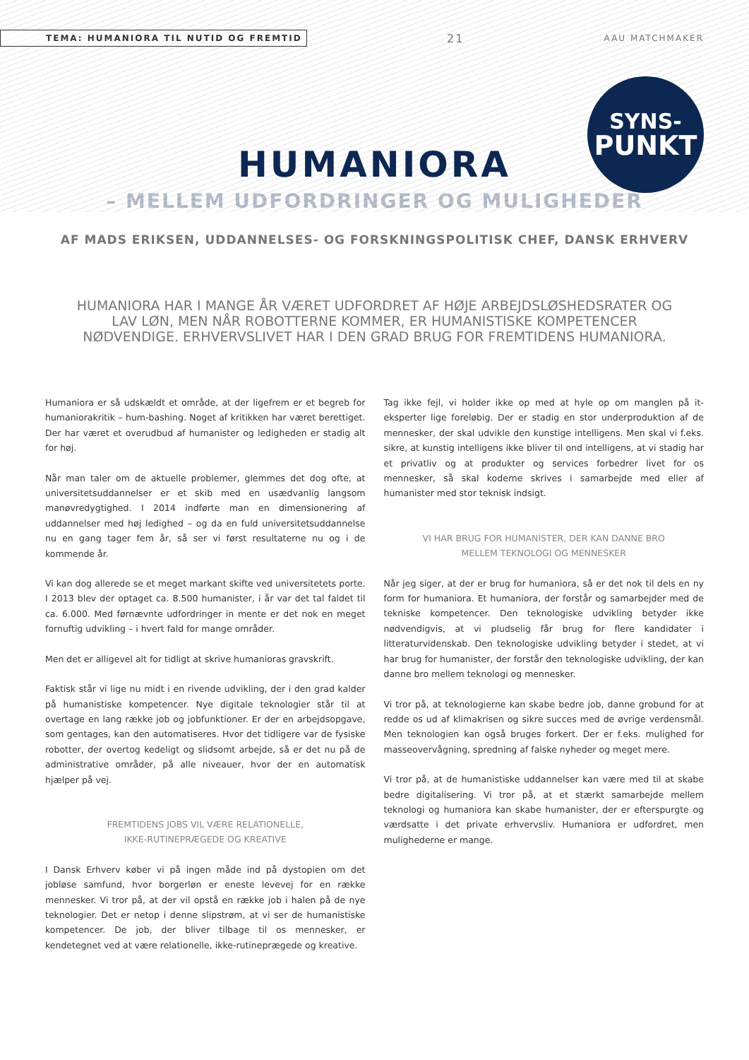TEMA: HUMANIORA TIL NUTID OG FREMTID 21 AAU MATCHMAKER
SYNS-
PUNKT
HUMANIORA
– MELLEM UDFORDRINGER OG MULIGHEDER
AF MADS ERIKSEN, UDDANNELSES- OG FORSKNINGSPOLITISK CHEF, DANSK ERHVERV
HUMANIORA HAR I MANGE ÅR VÆRET UDFORDRET AF HØJE ARBEJDSLØSHEDSRATER OG LAV LØN, MEN NÅR ROBOTTERNE KOMMER, ER HUMANISTISKE KOMPETENCER NØDVENDIGE. ERHVERVSLIVET HAR I DEN GRAD BRUG FOR FREMTIDENS HUMANIORA.
Humaniora er så udskældt et område, at der ligefrem er et begreb for humaniorakritik – hum-bashing. Noget af kritikken har været berettiget. Der har været et overudbud af humanister og ledigheden er stadig alt for høj.
Når man taler om de aktuelle problemer, glemmes det dog ofte, at universitetsuddannelser er et skib med en usædvanlig langsom manøvredygtighed. I 2014 indførte man en dimensionering af uddannelser med høj ledighed – og da en fuld universitetsuddannelse nu en gang tager fem år, så ser vi først resultaterne nu og i de kommende år.
Vi kan dog allerede se et meget markant skifte ved universitetets porte. I 2013 blev der optaget ca. 8.500 humanister, i år var det tal faldet til ca. 6.000. Med førnævnte udfordringer in mente er det nok en meget fornuftig udvikling – i hvert fald for mange områder.
Men det er alligevel alt for tidligt at skrive humanioras gravskrift.
Faktisk står vi lige nu midt i en rivende udvikling, der i den grad kalder på humanistiske kompetencer. Nye digitale teknologier står til at overtage en lang række job og jobfunktioner. Er der en arbejdsopgave, som gentages, kan den automatiseres. Hvor det tidligere var de fysiske robotter, der overtog kedeligt og slidsomt arbejde, så er det nu på de administrative områder, på alle niveauer, hvor der en automatisk hjælper på vej.
FREMTIDENS JOBS VIL VÆRE RELATIONELLE,
IKKE-RUTINEPRÆGEDE OG KREATIVE
I Dansk Erhverv køber vi på ingen måde ind på dystopien om det jobløse samfund, hvor borgerløn er eneste levevej for en række mennesker. Vi tror på, at der vil opstå en række job i halen på de nye teknologier. Det er netop i denne slipstrøm, at vi ser de humanistiske kompetencer. De job, der bliver tilbage til os mennesker, er kendetegnet ved at være relationelle, ikke-rutineprægede og kreative.
Tag ikke fejl, vi holder ikke op med at hyle op om manglen på it-eksperter lige foreløbig. Der er stadig en stor underproduktion af de mennesker, der skal udvikle den kunstige intelligens. Men skal vi f.eks. sikre, at kunstig intelligens ikke bliver til ond intelligens, at vi stadig har et privatliv og at produkter og services forbedrer livet for os mennesker, så skal koderne skrives i samarbejde med eller af humanister med stor teknisk indsigt.
VI HAR BRUG FOR HUMANISTER, DER KAN DANNE BRO
MELLEM TEKNOLOGI OG MENNESKER
Når jeg siger, at der er brug for humaniora, så er det nok til dels en ny form for humaniora. Et humaniora, der forstår og samarbejder med de tekniske kompetencer. Den teknologiske udvikling betyder ikke nødvendigvis, at vi pludselig får brug for flere kandidater i litteraturvidenskab. Den teknologiske udvikling betyder i stedet, at vi har brug for humanister, der forstår den teknologiske udvikling, der kan danne bro mellem teknologi og mennesker.
Vi tror på, at teknologierne kan skabe bedre job, danne grobund for at redde os ud af klimakrisen og sikre succes med de øvrige verdensmål. Men teknologien kan også bruges forkert. Der er f.eks. mulighed for masseovervågning, spredning af falske nyheder og meget mere.
Vi tror på, at de humanistiske uddannelser kan være med til at skabe bedre digitalisering. Vi tror på, at et stærkt samarbejde mellem teknologi og humaniora kan skabe humanister, der er efterspurgte og værdsatte i det private erhvervsliv. Humaniora er udfordret, men mulighederne er mange.